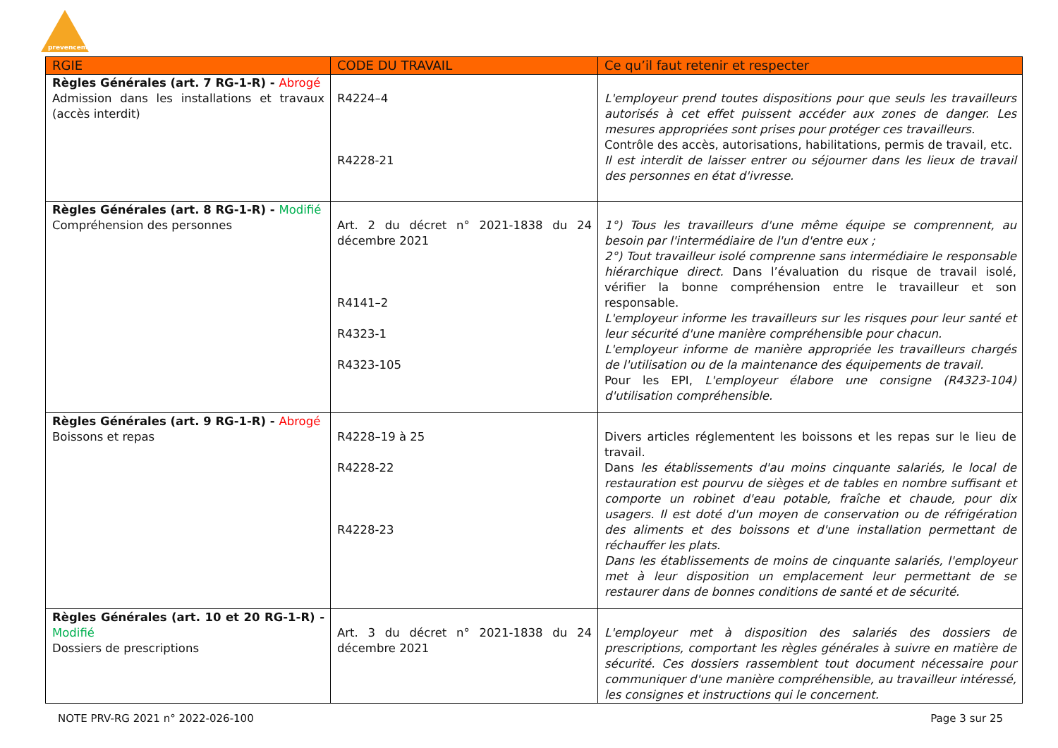prevencem
| RGIE | CODE DU TRAVAIL | Ce qu’il faut retenir et respecter |
| --- | --- | --- |
| Règles Générales (art. 7 RG-1-R) - Abrogé Admission dans les installations et travaux (accès interdit) | R4224–4 R4228-21 | L'employeur prend toutes dispositions pour que seuls les travailleurs autorisés à cet effet puissent accéder aux zones de danger. Les mesures appropriées sont prises pour protéger ces travailleurs. Contrôle des accès, autorisations, habilitations, permis de travail, etc. Il est interdit de laisser entrer ou séjourner dans les lieux de travail des personnes en état d'ivresse. |
| Règles Générales (art. 8 RG-1-R) - Modifié Compréhension des personnes | Art. 2 du décret n° 2021-1838 du 24 décembre 2021 R4141–2 R4323-1 R4323-105 | 1°) Tous les travailleurs d'une même équipe se comprennent, au besoin par l'intermédiaire de l'un d'entre eux ; 2°) Tout travailleur isolé comprenne sans intermédiaire le responsable hiérarchique direct. Dans l’évaluation du risque de travail isolé, vérifier la bonne compréhension entre le travailleur et son responsable. L'employeur informe les travailleurs sur les risques pour leur santé et leur sécurité d'une manière compréhensible pour chacun. L'employeur informe de manière appropriée les travailleurs chargés de l'utilisation ou de la maintenance des équipements de travail. Pour les EPI, L'employeur élabore une consigne (R4323-104) d'utilisation compréhensible. |
| Règles Générales (art. 9 RG-1-R) - Abrogé Boissons et repas | R4228–19 à 25 R4228-22 R4228-23 | Divers articles réglementent les boissons et les repas sur le lieu de travail. Dans les établissements d'au moins cinquante salariés, le local de restauration est pourvu de sièges et de tables en nombre suffisant et comporte un robinet d'eau potable, fraîche et chaude, pour dix usagers. Il est doté d'un moyen de conservation ou de réfrigération des aliments et des boissons et d'une installation permettant de réchauffer les plats. Dans les établissements de moins de cinquante salariés, l'employeur met à leur disposition un emplacement leur permettant de se restaurer dans de bonnes conditions de santé et de sécurité. |
| Règles Générales (art. 10 et 20 RG-1-R) - Modifié Dossiers de prescriptions | Art. 3 du décret n° 2021-1838 du 24 décembre 2021 | L'employeur met à disposition des salariés des dossiers de prescriptions, comportant les règles générales à suivre en matière de sécurité. Ces dossiers rassemblent tout document nécessaire pour communiquer d'une manière compréhensible, au travailleur intéressé, les consignes et instructions qui le concernent. |
NOTE PRV-RG 2021 n° 2022-026-100 Page 3 sur 25